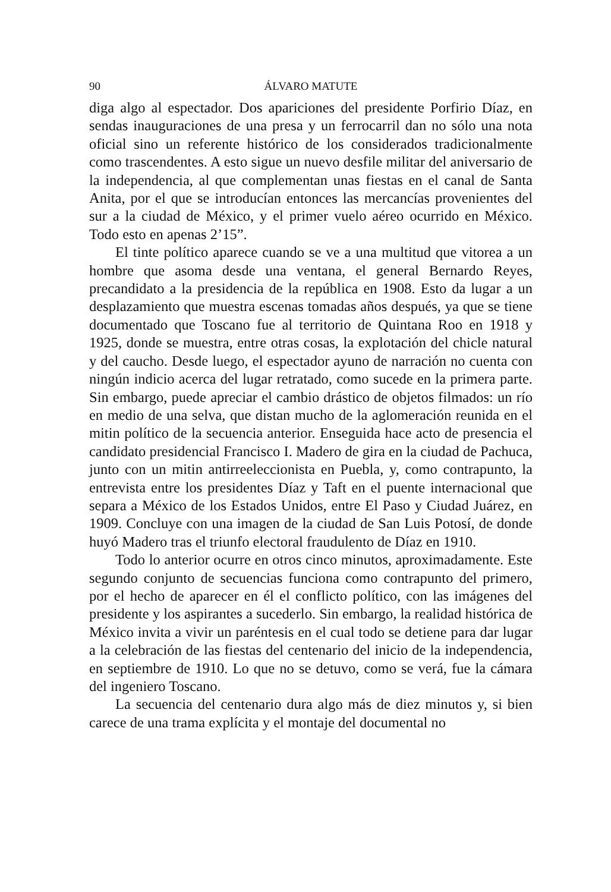90 ÁLVARO MATUTE
diga algo al espectador. Dos apariciones del presidente Porfirio Díaz, en sendas inauguraciones de una presa y un ferrocarril dan no sólo una nota oficial sino un referente histórico de los considerados tradicionalmente como trascendentes. A esto sigue un nuevo desfile militar del aniversario de la independencia, al que complementan unas fiestas en el canal de Santa Anita, por el que se introducían entonces las mercancías provenientes del sur a la ciudad de México, y el primer vuelo aéreo ocurrido en México. Todo esto en apenas 2’15”.
El tinte político aparece cuando se ve a una multitud que vitorea a un hombre que asoma desde una ventana, el general Bernardo Reyes, precandidato a la presidencia de la república en 1908. Esto da lugar a un desplazamiento que muestra escenas tomadas años después, ya que se tiene documentado que Toscano fue al territorio de Quintana Roo en 1918 y 1925, donde se muestra, entre otras cosas, la explotación del chicle natural y del caucho. Desde luego, el espectador ayuno de narración no cuenta con ningún indicio acerca del lugar retratado, como sucede en la primera parte. Sin embargo, puede apreciar el cambio drástico de objetos filmados: un río en medio de una selva, que distan mucho de la aglomeración reunida en el mitin político de la secuencia anterior. Enseguida hace acto de presencia el candidato presidencial Francisco I. Madero de gira en la ciudad de Pachuca, junto con un mitin antirreeleccionista en Puebla, y, como contrapunto, la entrevista entre los presidentes Díaz y Taft en el puente internacional que separa a México de los Estados Unidos, entre El Paso y Ciudad Juárez, en 1909. Concluye con una imagen de la ciudad de San Luis Potosí, de donde huyó Madero tras el triunfo electoral fraudulento de Díaz en 1910.
Todo lo anterior ocurre en otros cinco minutos, aproximadamente. Este segundo conjunto de secuencias funciona como contrapunto del primero, por el hecho de aparecer en él el conflicto político, con las imágenes del presidente y los aspirantes a sucederlo. Sin embargo, la realidad histórica de México invita a vivir un paréntesis en el cual todo se detiene para dar lugar a la celebración de las fiestas del centenario del inicio de la independencia, en septiembre de 1910. Lo que no se detuvo, como se verá, fue la cámara del ingeniero Toscano.
La secuencia del centenario dura algo más de diez minutos y, si bien carece de una trama explícita y el montaje del documental no